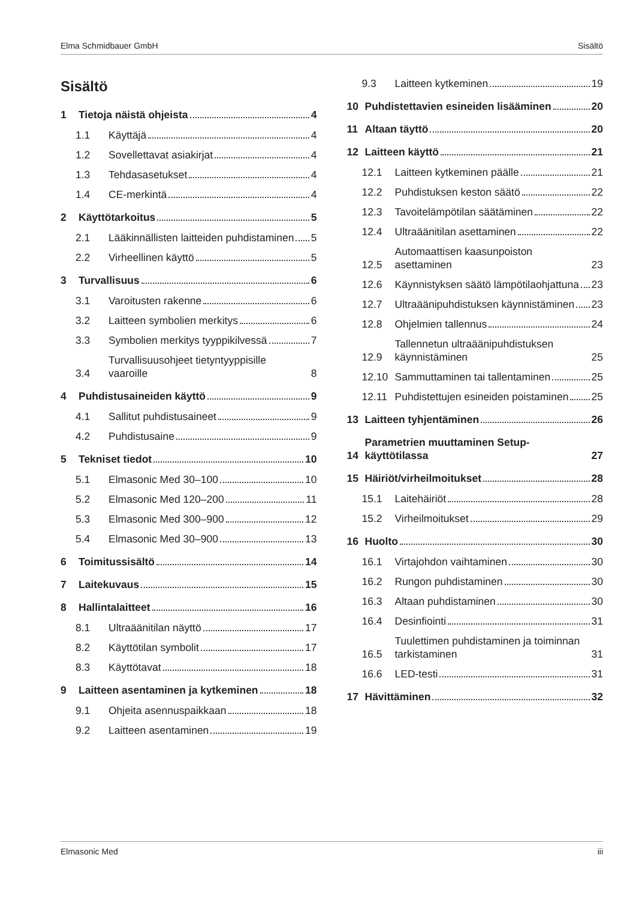Elma Schmidbauer GmbH Sisältö
Sisältö
1 Tietoja näistä ohjeista 4
1.1 Käyttäjä 4
1.2 Sovellettavat asiakirjat 4
1.3 Tehdasasetukset 4
1.4 CE-merkintä 4
2 Käyttötarkoitus 5
2.1 Lääkinnällisten laitteiden puhdistaminen 5
2.2 Virheellinen käyttö 5
3 Turvallisuus 6
3.1 Varoitusten rakenne 6
3.2 Laitteen symbolien merkitys 6
3.3 Symbolien merkitys tyyppikilvessä 7
3.4 Turvallisuusohjeet tietyntyyppisille vaaroille 8
4 Puhdistusaineiden käyttö 9
4.1 Sallitut puhdistusaineet 9
4.2 Puhdistusaine 9
5 Tekniset tiedot 10
5.1 Elmasonic Med 30–100 10
5.2 Elmasonic Med 120–200 11
5.3 Elmasonic Med 300–900 12
5.4 Elmasonic Med 30–900 13
6 Toimitussisältö 14
7 Laitekuvaus 15
8 Hallintalaitteet 16
8.1 Ultraäänitilan näyttö 17
8.2 Käyttötilan symbolit 17
8.3 Käyttötavat 18
9 Laitteen asentaminen ja kytkeminen 18
9.1 Ohjeita asennuspaikkaan 18
9.2 Laitteen asentaminen 19
9.3 Laitteen kytkeminen 19
10 Puhdistettavien esineiden lisääminen 20
11 Altaan täyttö 20
12 Laitteen käyttö 21
12.1 Laitteen kytkeminen päälle 21
12.2 Puhdistuksen keston säätö 22
12.3 Tavoitelämpötilan säätäminen 22
12.4 Ultraäänitilan asettaminen 22
12.5 Automaattisen kaasunpoiston asettaminen 23
12.6 Käynnistyksen säätö lämpötilaohjattuna 23
12.7 Ultraäänipuhdistuksen käynnistäminen 23
12.8 Ohjelmien tallennus 24
12.9 Tallennetun ultraäänipuhdistuksen käynnistäminen 25
12.10 Sammuttaminen tai tallentaminen 25
12.11 Puhdistettujen esineiden poistaminen 25
13 Laitteen tyhjentäminen 26
14 Parametrien muuttaminen Setup-käyttötilassa 27
15 Häiriöt/virheilmoitukset 28
15.1 Laitehäiriöt 28
15.2 Virheilmoitukset 29
16 Huolto 30
16.1 Virtajohdon vaihtaminen 30
16.2 Rungon puhdistaminen 30
16.3 Altaan puhdistaminen 30
16.4 Desinfiointi 31
16.5 Tuulettimen puhdistaminen ja toiminnan tarkistaminen 31
16.6 LED-testi 31
17 Hävittäminen 32
Elmasonic Med iii